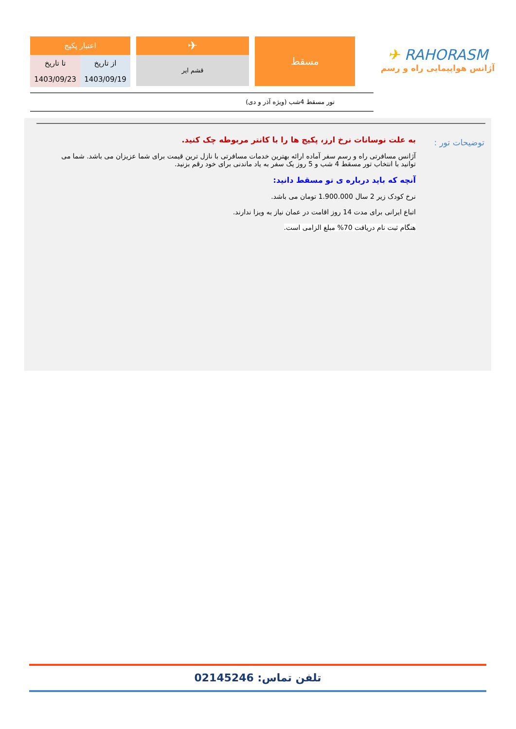اعتبار پکیج
| تا تاریخ | از تاریخ |
| 1403/09/23 | 1403/09/19 |
✈
قشم ایر
مسقط
✈ RAHORASM
آژانس هواپیمایی راه و رسم
تور مسقط 4شب (ویژه آذر و دی)
توضیحات تور :
به علت نوسانات نرخ ارز، پکیج ها را با کانتر مربوطه چک کنید.
آژانس مسافرتی راه و رسم سفر آماده ارائه بهترین خدمات مسافرتی با نازل ترین قیمت برای شما عزیزان می باشد. شما می توانید با انتخاب تور مسقط 4 شب و 5 روز یک سفر به یاد ماندنی برای خود رقم بزنید.
آنچه که باید درباره ی تو مسقط دانید:
نرخ کودک زیر 2 سال 1.900.000 تومان می باشد.
اتباع ایرانی برای مدت 14 روز اقامت در عمان نیاز به ویزا ندارند.
هنگام ثبت نام دریافت 70% مبلغ الزامی است.
تلفن تماس: 02145246